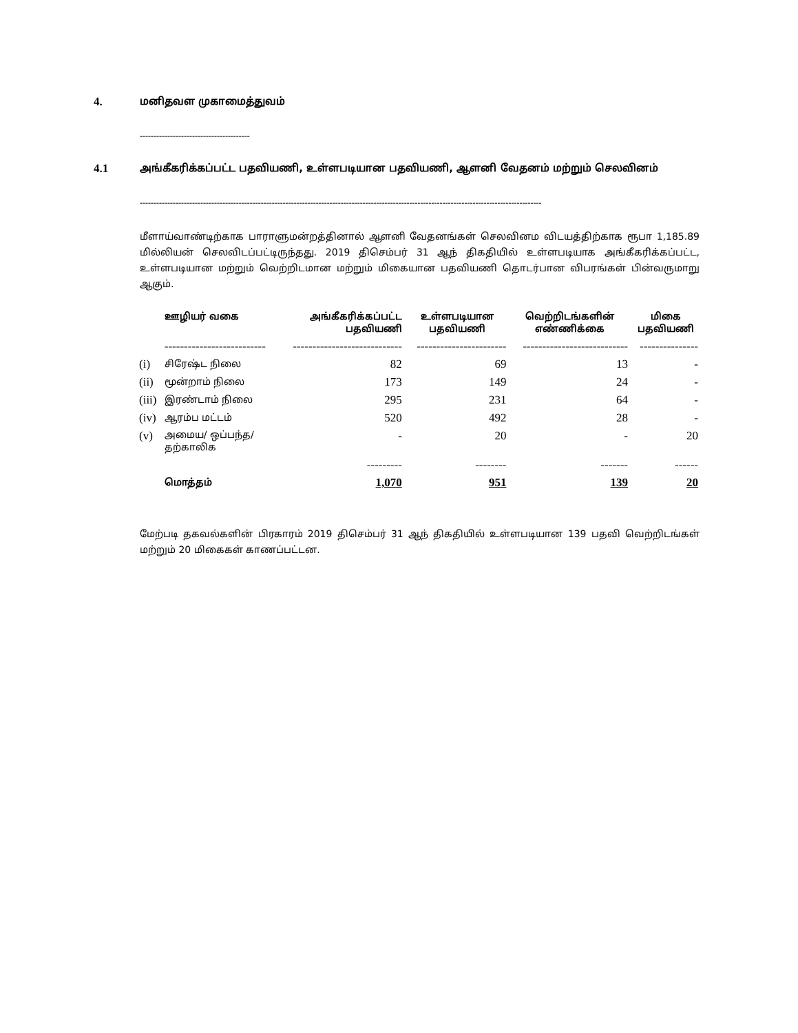4. மனிதவள முகாமைத்துவம்
----------------------------------------
4.1 அங்கீகரிக்கப்பட்ட பதவியணி, உள்ளபடியான பதவியணி, ஆளனி வேதனம் மற்றும் செலவினம்
--------------------------------------------------------------------------------------------------------------------------------------------------
மீளாய்வாண்டிற்காக பாராளுமன்றத்தினால் ஆளனி வேதனங்கள் செலவினம விடயத்திற்காக ரூபா 1,185.89 மில்லியன் செலவிடப்பட்டிருந்தது. 2019 திசெம்பர் 31 ஆந் திகதியில் உள்ளபடியாக அங்கீகரிக்கப்பட்ட, உள்ளபடியான மற்றும் வெற்றிடமான மற்றும் மிகையான பதவியணி தொடர்பான விபரங்கள் பின்வருமாறு ஆகும்.
| | ஊழியர் வகை | அங்கீகரிக்கப்பட்ட பதவியணி | உள்ளபடியான பதவியணி | வெற்றிடங்களின் எண்ணிக்கை | மிகை பதவியணி |
| --- | --- | --- | --- | --- | --- |
| | -------------------------- | ---------------------------- | ----------------------- | --------------------------- | --------------- |
| (i) | சிரேஷ்ட நிலை | 82 | 69 | 13 | - |
| (ii) | மூன்றாம் நிலை | 173 | 149 | 24 | - |
| (iii) | இரண்டாம் நிலை | 295 | 231 | 64 | - |
| (iv) | ஆரம்ப மட்டம் | 520 | 492 | 28 | - |
| (v) | அமைய/ ஒப்பந்த/ தற்காலிக | - | 20 | - | 20 |
| | | --------- | -------- | ------- | ------ |
| | மொத்தம் | 1,070 | 951 | 139 | 20 |
மேற்படி தகவல்களின் பிரகாரம் 2019 திசெம்பர் 31 ஆந் திகதியில் உள்ளபடியான 139 பதவி வெற்றிடங்கள் மற்றும் 20 மிகைகள் காணப்பட்டன.